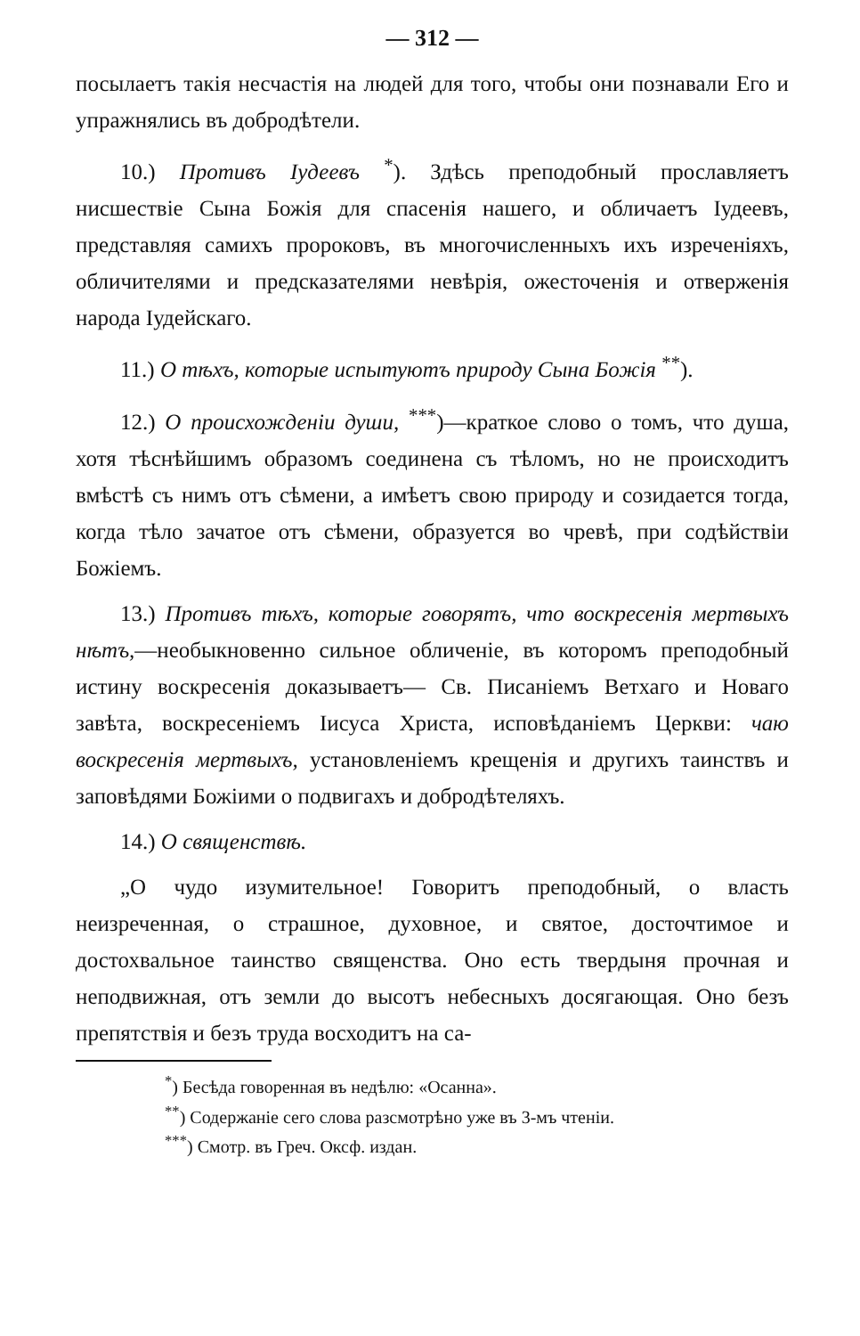— 312 —
посылаетъ такія несчастія на людей для того, чтобы они познавали Его и упражнялись въ добродѣтели.
10.) Противъ Іудеевъ <sup>*</sup>). Здѣсь преподобный прославляетъ нисшествіе Сына Божія для спасенія нашего, и обличаетъ Іудеевъ, представляя самихъ пророковъ, въ многочисленныхъ ихъ изреченіяхъ, обличителями и предсказателями невѣрія, ожесточенія и отверженія народа Іудейскаго.
11.) О тѣхъ, которые испытуютъ природу Сына Божія <sup>**</sup>).
12.) О происхожденіи души, <sup>***</sup>)—краткое слово о томъ, что душа, хотя тѣснѣйшимъ образомъ соединена съ тѣломъ, но не происходитъ вмѣстѣ съ нимъ отъ сѣмени, а имѣетъ свою природу и созидается тогда, когда тѣло зачатое отъ сѣмени, образуется во чревѣ, при содѣйствіи Божіемъ.
13.) Противъ тѣхъ, которые говорятъ, что воскресенія мертвыхъ нѣтъ,—необыкновенно сильное обличеніе, въ которомъ преподобный истину воскресенія доказываетъ— Св. Писаніемъ Ветхаго и Новаго завѣта, воскресеніемъ Іисуса Христа, исповѣданіемъ Церкви: чаю воскресенія мертвыхъ, установленіемъ крещенія и другихъ таинствъ и заповѣдями Божіими о подвигахъ и добродѣтеляхъ.
14.) О священствѣ.
„О чудо изумительное! Говоритъ преподобный, о власть неизреченная, о страшное, духовное, и святое, досточтимое и достохвальное таинство священства. Оно есть твердыня прочная и неподвижная, отъ земли до высотъ небесныхъ досягающая. Оно безъ препятствія и безъ труда восходитъ на са-
<sup>*</sup>) Бесѣда говоренная въ недѣлю: «Осанна».
<sup>**</sup>) Содержаніе сего слова разсмотрѣно уже въ 3-мъ чтеніи.
<sup>***</sup>) Смотр. въ Греч. Оксф. издан.